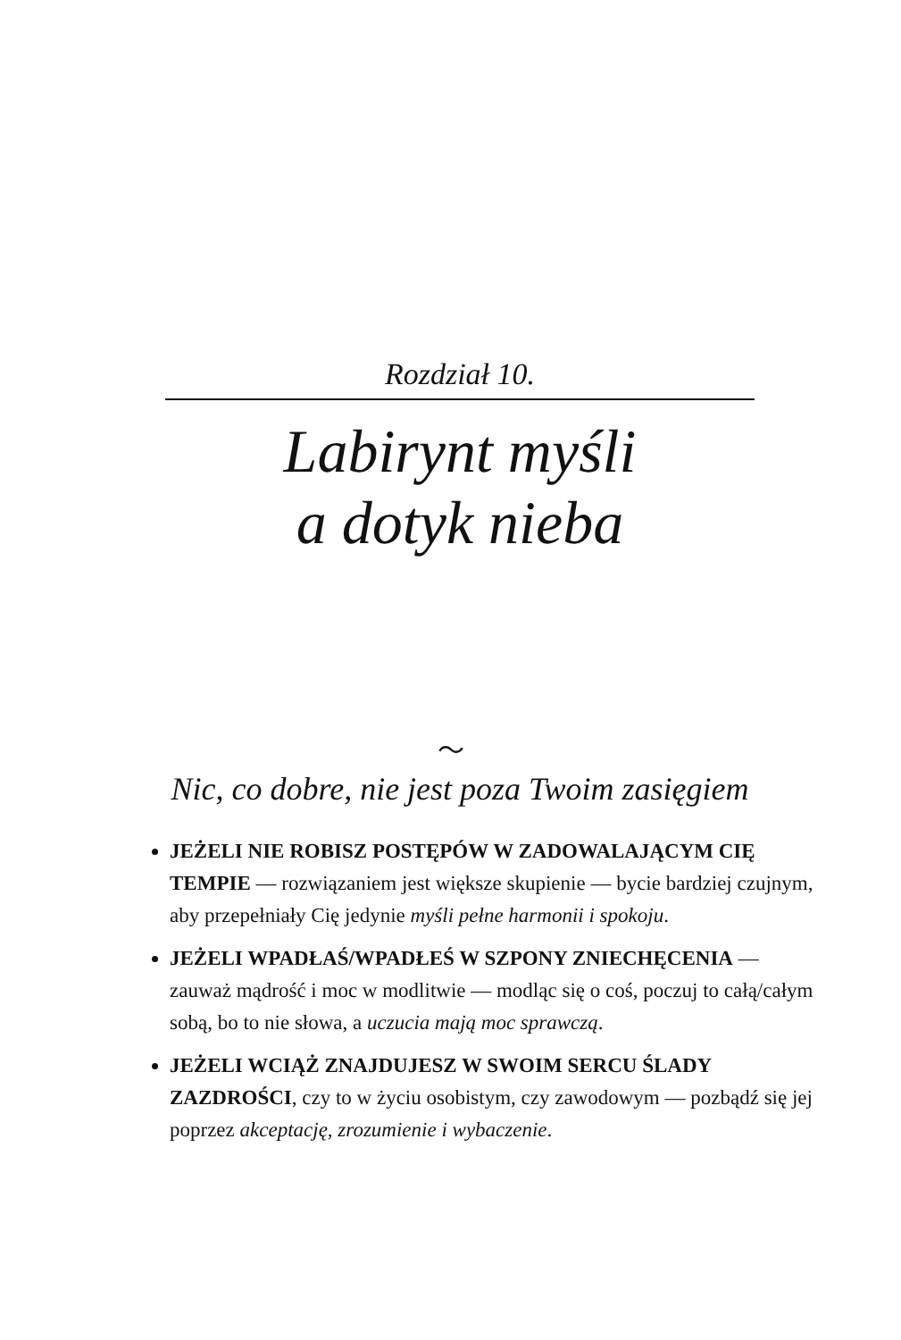Rozdział 10.
Labirynt myśli
a dotyk nieba
〜
Nic, co dobre, nie jest poza Twoim zasięgiem
JEŻELI NIE ROBISZ POSTĘPÓW W ZADOWALAJĄCYM CIĘ TEMPIE — rozwiązaniem jest większe skupienie — bycie bardziej czujnym, aby przepełniały Cię jedynie myśli pełne harmonii i spokoju.
JEŻELI WPADŁAŚ/WPADŁEŚ W SZPONY ZNIECHĘCENIA — zauważ mądrość i moc w modlitwie — modląc się o coś, poczuj to całą/całym sobą, bo to nie słowa, a uczucia mają moc sprawczą.
JEŻELI WCIĄŻ ZNAJDUJESZ W SWOIM SERCU ŚLADY ZAZDROŚCI, czy to w życiu osobistym, czy zawodowym — pozbądź się jej poprzez akceptację, zrozumienie i wybaczenie.